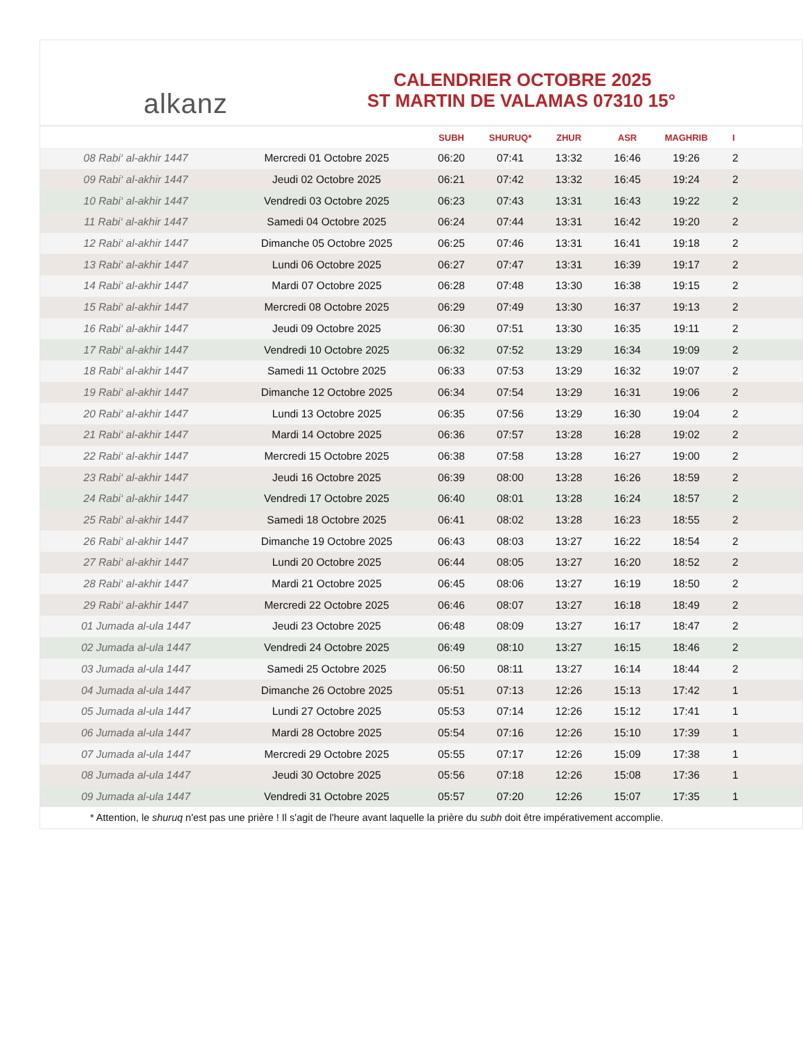alkanz
CALENDRIER OCTOBRE 2025
ST MARTIN DE VALAMAS 07310 15°
| | | SUBH | SHURUQ* | ZHUR | ASR | MAGHRIB | I |
| --- | --- | --- | --- | --- | --- | --- | --- |
| 08 Rabi‘ al-akhir 1447 | Mercredi 01 Octobre 2025 | 06:20 | 07:41 | 13:32 | 16:46 | 19:26 | 2 |
| 09 Rabi‘ al-akhir 1447 | Jeudi 02 Octobre 2025 | 06:21 | 07:42 | 13:32 | 16:45 | 19:24 | 2 |
| 10 Rabi‘ al-akhir 1447 | Vendredi 03 Octobre 2025 | 06:23 | 07:43 | 13:31 | 16:43 | 19:22 | 2 |
| 11 Rabi‘ al-akhir 1447 | Samedi 04 Octobre 2025 | 06:24 | 07:44 | 13:31 | 16:42 | 19:20 | 2 |
| 12 Rabi‘ al-akhir 1447 | Dimanche 05 Octobre 2025 | 06:25 | 07:46 | 13:31 | 16:41 | 19:18 | 2 |
| 13 Rabi‘ al-akhir 1447 | Lundi 06 Octobre 2025 | 06:27 | 07:47 | 13:31 | 16:39 | 19:17 | 2 |
| 14 Rabi‘ al-akhir 1447 | Mardi 07 Octobre 2025 | 06:28 | 07:48 | 13:30 | 16:38 | 19:15 | 2 |
| 15 Rabi‘ al-akhir 1447 | Mercredi 08 Octobre 2025 | 06:29 | 07:49 | 13:30 | 16:37 | 19:13 | 2 |
| 16 Rabi‘ al-akhir 1447 | Jeudi 09 Octobre 2025 | 06:30 | 07:51 | 13:30 | 16:35 | 19:11 | 2 |
| 17 Rabi‘ al-akhir 1447 | Vendredi 10 Octobre 2025 | 06:32 | 07:52 | 13:29 | 16:34 | 19:09 | 2 |
| 18 Rabi‘ al-akhir 1447 | Samedi 11 Octobre 2025 | 06:33 | 07:53 | 13:29 | 16:32 | 19:07 | 2 |
| 19 Rabi‘ al-akhir 1447 | Dimanche 12 Octobre 2025 | 06:34 | 07:54 | 13:29 | 16:31 | 19:06 | 2 |
| 20 Rabi‘ al-akhir 1447 | Lundi 13 Octobre 2025 | 06:35 | 07:56 | 13:29 | 16:30 | 19:04 | 2 |
| 21 Rabi‘ al-akhir 1447 | Mardi 14 Octobre 2025 | 06:36 | 07:57 | 13:28 | 16:28 | 19:02 | 2 |
| 22 Rabi‘ al-akhir 1447 | Mercredi 15 Octobre 2025 | 06:38 | 07:58 | 13:28 | 16:27 | 19:00 | 2 |
| 23 Rabi‘ al-akhir 1447 | Jeudi 16 Octobre 2025 | 06:39 | 08:00 | 13:28 | 16:26 | 18:59 | 2 |
| 24 Rabi‘ al-akhir 1447 | Vendredi 17 Octobre 2025 | 06:40 | 08:01 | 13:28 | 16:24 | 18:57 | 2 |
| 25 Rabi‘ al-akhir 1447 | Samedi 18 Octobre 2025 | 06:41 | 08:02 | 13:28 | 16:23 | 18:55 | 2 |
| 26 Rabi‘ al-akhir 1447 | Dimanche 19 Octobre 2025 | 06:43 | 08:03 | 13:27 | 16:22 | 18:54 | 2 |
| 27 Rabi‘ al-akhir 1447 | Lundi 20 Octobre 2025 | 06:44 | 08:05 | 13:27 | 16:20 | 18:52 | 2 |
| 28 Rabi‘ al-akhir 1447 | Mardi 21 Octobre 2025 | 06:45 | 08:06 | 13:27 | 16:19 | 18:50 | 2 |
| 29 Rabi‘ al-akhir 1447 | Mercredi 22 Octobre 2025 | 06:46 | 08:07 | 13:27 | 16:18 | 18:49 | 2 |
| 01 Jumada al-ula 1447 | Jeudi 23 Octobre 2025 | 06:48 | 08:09 | 13:27 | 16:17 | 18:47 | 2 |
| 02 Jumada al-ula 1447 | Vendredi 24 Octobre 2025 | 06:49 | 08:10 | 13:27 | 16:15 | 18:46 | 2 |
| 03 Jumada al-ula 1447 | Samedi 25 Octobre 2025 | 06:50 | 08:11 | 13:27 | 16:14 | 18:44 | 2 |
| 04 Jumada al-ula 1447 | Dimanche 26 Octobre 2025 | 05:51 | 07:13 | 12:26 | 15:13 | 17:42 | 1 |
| 05 Jumada al-ula 1447 | Lundi 27 Octobre 2025 | 05:53 | 07:14 | 12:26 | 15:12 | 17:41 | 1 |
| 06 Jumada al-ula 1447 | Mardi 28 Octobre 2025 | 05:54 | 07:16 | 12:26 | 15:10 | 17:39 | 1 |
| 07 Jumada al-ula 1447 | Mercredi 29 Octobre 2025 | 05:55 | 07:17 | 12:26 | 15:09 | 17:38 | 1 |
| 08 Jumada al-ula 1447 | Jeudi 30 Octobre 2025 | 05:56 | 07:18 | 12:26 | 15:08 | 17:36 | 1 |
| 09 Jumada al-ula 1447 | Vendredi 31 Octobre 2025 | 05:57 | 07:20 | 12:26 | 15:07 | 17:35 | 1 |
* Attention, le shuruq n'est pas une prière ! Il s'agit de l'heure avant laquelle la prière du subh doit être impérativement accomplie.